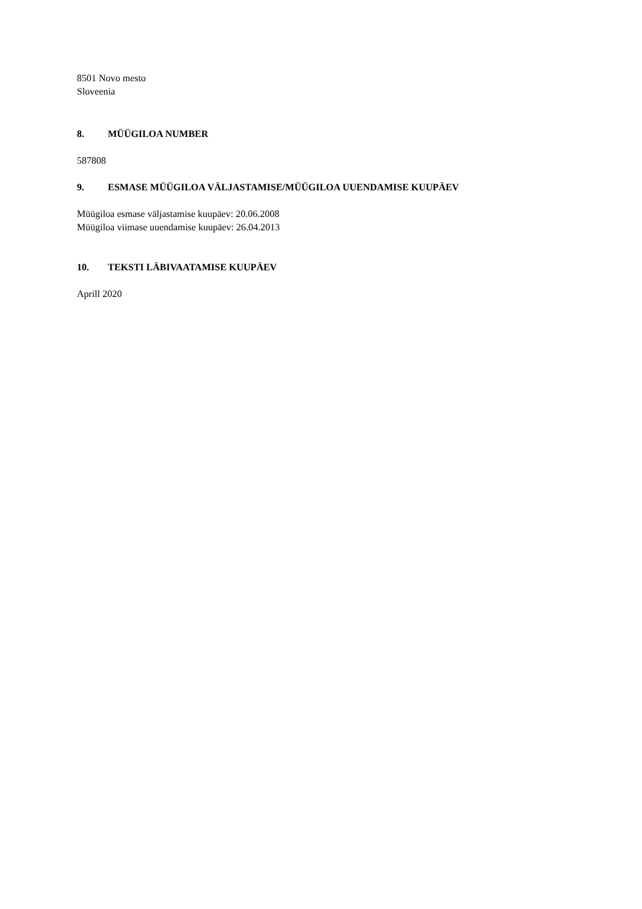8501 Novo mesto
Sloveenia
8. MÜÜGILOA NUMBER
587808
9. ESMASE MÜÜGILOA VÄLJASTAMISE/MÜÜGILOA UUENDAMISE KUUPÄEV
Müügiloa esmase väljastamise kuupäev: 20.06.2008
Müügiloa viimase uuendamise kuupäev: 26.04.2013
10. TEKSTI LÄBIVAATAMISE KUUPÄEV
Aprill 2020